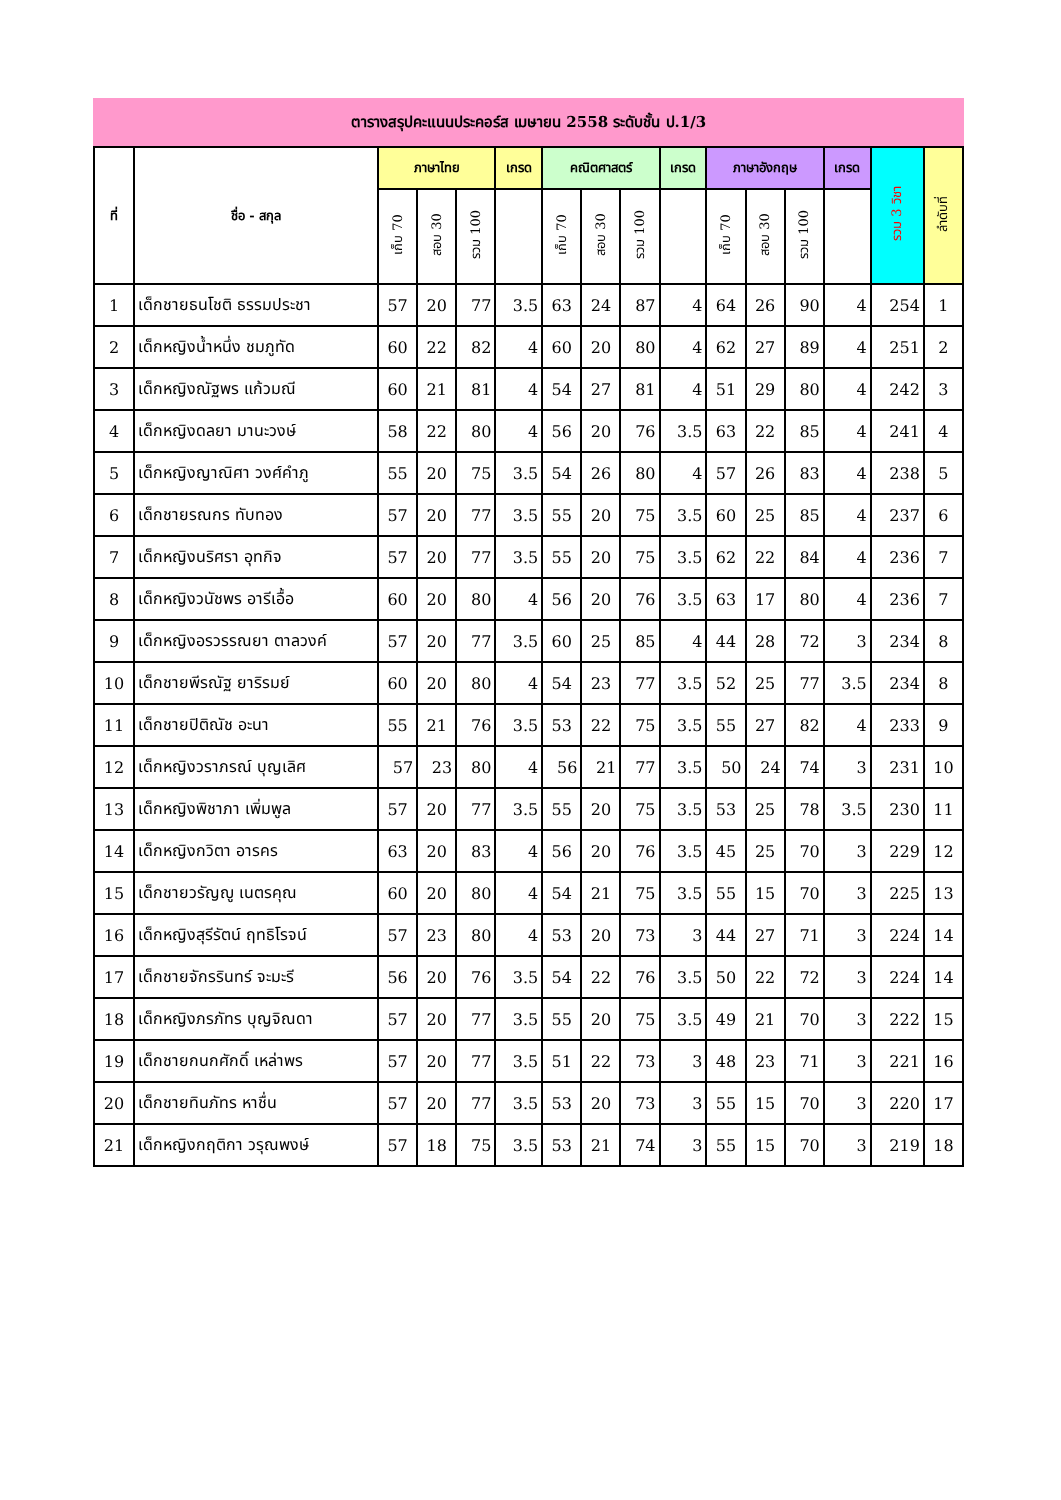ตารางสรุปคะแนนประคอร์ส เมษายน 2558 ระดับชั้น ป.1/3
| ที่ | ชื่อ - สกุล | ภาษาไทย | | | เกรด | คณิตศาสตร์ | | | เกรด | ภาษาอังกฤษ | | | เกรด | รวม 3 วิชา | ลำดับที่ |
| --- | --- | --- | --- | --- | --- | --- | --- | --- | --- | --- | --- | --- | --- | --- | --- |
| | | เก็บ 70 | สอบ 30 | รวม 100 | | เก็บ 70 | สอบ 30 | รวม 100 | | เก็บ 70 | สอบ 30 | รวม 100 | | | |
| 1 | เด็กชายธนโชติ ธรรมประชา | 57 | 20 | 77 | 3.5 | 63 | 24 | 87 | 4 | 64 | 26 | 90 | 4 | 254 | 1 |
| 2 | เด็กหญิงน้ำหนึ่ง ชมภูทัด | 60 | 22 | 82 | 4 | 60 | 20 | 80 | 4 | 62 | 27 | 89 | 4 | 251 | 2 |
| 3 | เด็กหญิงณัฐพร แก้วมณี | 60 | 21 | 81 | 4 | 54 | 27 | 81 | 4 | 51 | 29 | 80 | 4 | 242 | 3 |
| 4 | เด็กหญิงดลยา มานะวงษ์ | 58 | 22 | 80 | 4 | 56 | 20 | 76 | 3.5 | 63 | 22 | 85 | 4 | 241 | 4 |
| 5 | เด็กหญิงญาณิศา วงศ์คำภู | 55 | 20 | 75 | 3.5 | 54 | 26 | 80 | 4 | 57 | 26 | 83 | 4 | 238 | 5 |
| 6 | เด็กชายรณกร ทับทอง | 57 | 20 | 77 | 3.5 | 55 | 20 | 75 | 3.5 | 60 | 25 | 85 | 4 | 237 | 6 |
| 7 | เด็กหญิงนริศรา อุทกิจ | 57 | 20 | 77 | 3.5 | 55 | 20 | 75 | 3.5 | 62 | 22 | 84 | 4 | 236 | 7 |
| 8 | เด็กหญิงวนัชพร อารีเอื้อ | 60 | 20 | 80 | 4 | 56 | 20 | 76 | 3.5 | 63 | 17 | 80 | 4 | 236 | 7 |
| 9 | เด็กหญิงอรวรรณยา ตาลวงค์ | 57 | 20 | 77 | 3.5 | 60 | 25 | 85 | 4 | 44 | 28 | 72 | 3 | 234 | 8 |
| 10 | เด็กชายพีรณัฐ ยาริรมย์ | 60 | 20 | 80 | 4 | 54 | 23 | 77 | 3.5 | 52 | 25 | 77 | 3.5 | 234 | 8 |
| 11 | เด็กชายปิติณัช อะนา | 55 | 21 | 76 | 3.5 | 53 | 22 | 75 | 3.5 | 55 | 27 | 82 | 4 | 233 | 9 |
| 12 | เด็กหญิงวราภรณ์ บุญเลิศ | 57 | 23 | 80 | 4 | 56 | 21 | 77 | 3.5 | 50 | 24 | 74 | 3 | 231 | 10 |
| 13 | เด็กหญิงพิชาภา เพิ่มพูล | 57 | 20 | 77 | 3.5 | 55 | 20 | 75 | 3.5 | 53 | 25 | 78 | 3.5 | 230 | 11 |
| 14 | เด็กหญิงกวิตา อารคร | 63 | 20 | 83 | 4 | 56 | 20 | 76 | 3.5 | 45 | 25 | 70 | 3 | 229 | 12 |
| 15 | เด็กชายวรัญญู เนตรคุณ | 60 | 20 | 80 | 4 | 54 | 21 | 75 | 3.5 | 55 | 15 | 70 | 3 | 225 | 13 |
| 16 | เด็กหญิงสุรีรัตน์ ฤทธิโรจน์ | 57 | 23 | 80 | 4 | 53 | 20 | 73 | 3 | 44 | 27 | 71 | 3 | 224 | 14 |
| 17 | เด็กชายจักรรินทร์ จะมะรี | 56 | 20 | 76 | 3.5 | 54 | 22 | 76 | 3.5 | 50 | 22 | 72 | 3 | 224 | 14 |
| 18 | เด็กหญิงภรภัทร บุญจิณดา | 57 | 20 | 77 | 3.5 | 55 | 20 | 75 | 3.5 | 49 | 21 | 70 | 3 | 222 | 15 |
| 19 | เด็กชายกนกศักดิ์ เหล่าพร | 57 | 20 | 77 | 3.5 | 51 | 22 | 73 | 3 | 48 | 23 | 71 | 3 | 221 | 16 |
| 20 | เด็กชายทินภัทร หาชื่น | 57 | 20 | 77 | 3.5 | 53 | 20 | 73 | 3 | 55 | 15 | 70 | 3 | 220 | 17 |
| 21 | เด็กหญิงกฤติกา วรุณพงษ์ | 57 | 18 | 75 | 3.5 | 53 | 21 | 74 | 3 | 55 | 15 | 70 | 3 | 219 | 18 |